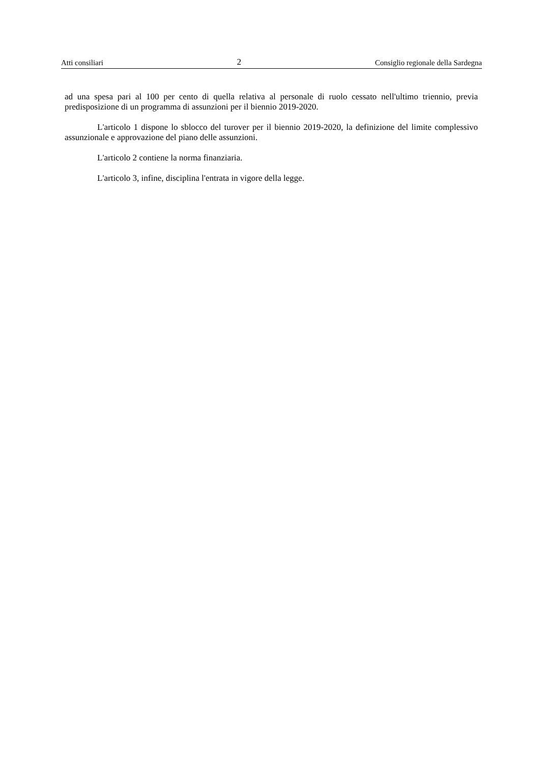Atti consiliari 2 Consiglio regionale della Sardegna
ad una spesa pari al 100 per cento di quella relativa al personale di ruolo cessato nell'ultimo triennio, previa predisposizione di un programma di assunzioni per il biennio 2019-2020.
L'articolo 1 dispone lo sblocco del turover per il biennio 2019-2020, la definizione del limite complessivo assunzionale e approvazione del piano delle assunzioni.
L'articolo 2 contiene la norma finanziaria.
L'articolo 3, infine, disciplina l'entrata in vigore della legge.